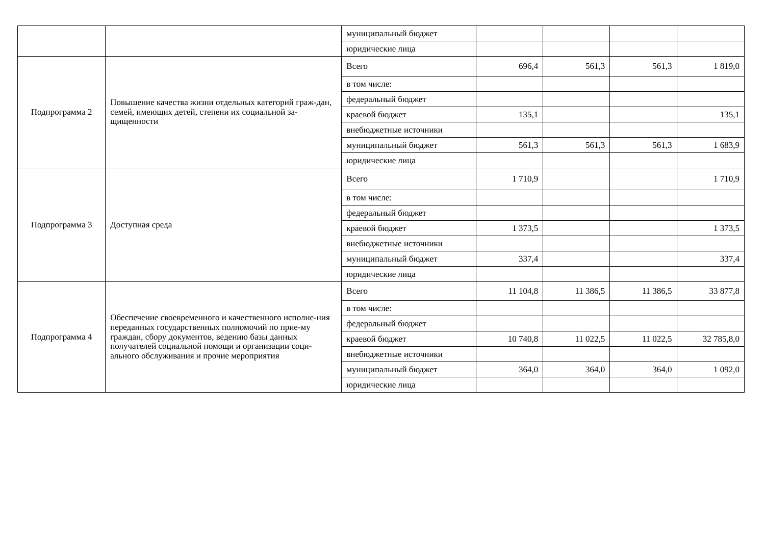| | | муниципальный бюджет | | | | |
| | | юридические лица | | | | |
| Подпрограмма 2 | Повышение качества жизни отдельных категорий граж-дан, семей, имеющих детей, степени их социальной за-щищенности | Всего | 696,4 | 561,3 | 561,3 | 1 819,0 |
| | | в том числе: | | | | |
| | | федеральный бюджет | | | | |
| | | краевой бюджет | 135,1 | | | 135,1 |
| | | внебюджетные источники | | | | |
| | | муниципальный бюджет | 561,3 | 561,3 | 561,3 | 1 683,9 |
| | | юридические лица | | | | |
| Подпрограмма 3 | Доступная среда | Всего | 1 710,9 | | | 1 710,9 |
| | | в том числе: | | | | |
| | | федеральный бюджет | | | | |
| | | краевой бюджет | 1 373,5 | | | 1 373,5 |
| | | внебюджетные источники | | | | |
| | | муниципальный бюджет | 337,4 | | | 337,4 |
| | | юридические лица | | | | |
| Подпрограмма 4 | Обеспечение своевременного и качественного исполне-ния переданных государственных полномочий по прие-му граждан, сбору документов, ведению базы данных получателей социальной помощи и организации соци-ального обслуживания и прочие мероприятия | Всего | 11 104,8 | 11 386,5 | 11 386,5 | 33 877,8 |
| | | в том числе: | | | | |
| | | федеральный бюджет | | | | |
| | | краевой бюджет | 10 740,8 | 11 022,5 | 11 022,5 | 32 785,8,0 |
| | | внебюджетные источники | | | | |
| | | муниципальный бюджет | 364,0 | 364,0 | 364,0 | 1 092,0 |
| | | юридические лица | | | | |